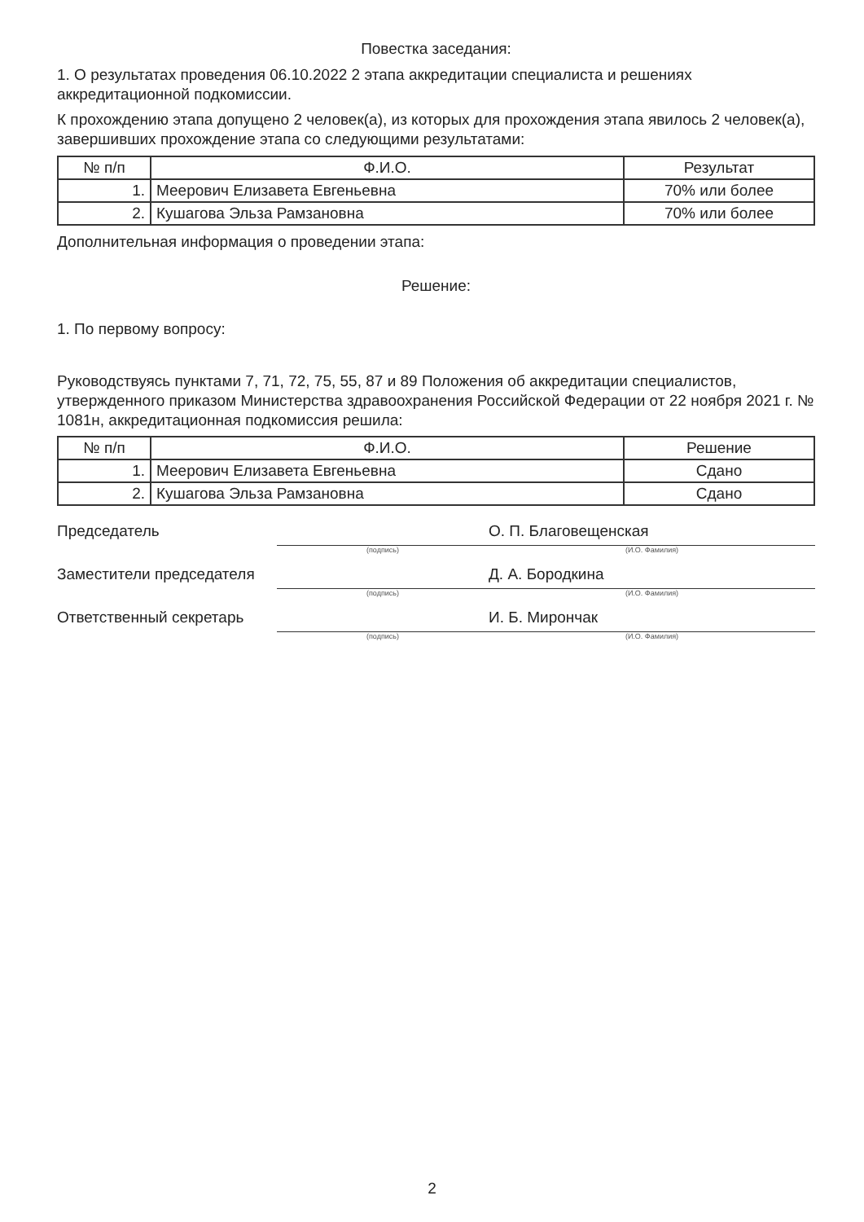Повестка заседания:
1. О результатах проведения 06.10.2022 2 этапа аккредитации специалиста и решениях аккредитационной подкомиссии.
К прохождению этапа допущено 2 человек(а), из которых для прохождения этапа явилось 2 человек(а), завершивших прохождение этапа со следующими результатами:
| № п/п | Ф.И.О. | Результат |
| --- | --- | --- |
| 1. | Меерович Елизавета Евгеньевна | 70% или более |
| 2. | Кушагова Эльза Рамзановна | 70% или более |
Дополнительная информация о проведении этапа:
Решение:
1. По первому вопросу:
Руководствуясь пунктами 7, 71, 72, 75, 55, 87 и 89 Положения об аккредитации специалистов, утвержденного приказом Министерства здравоохранения Российской Федерации от 22 ноября 2021 г. № 1081н, аккредитационная подкомиссия решила:
| № п/п | Ф.И.О. | Решение |
| --- | --- | --- |
| 1. | Меерович Елизавета Евгеньевна | Сдано |
| 2. | Кушагова Эльза Рамзановна | Сдано |
Председатель
(подпись)
О. П. Благовещенская
(И.О. Фамилия)
Заместители председателя
(подпись)
Д. А. Бородкина
(И.О. Фамилия)
Ответственный секретарь
(подпись)
И. Б. Мирончак
(И.О. Фамилия)
2